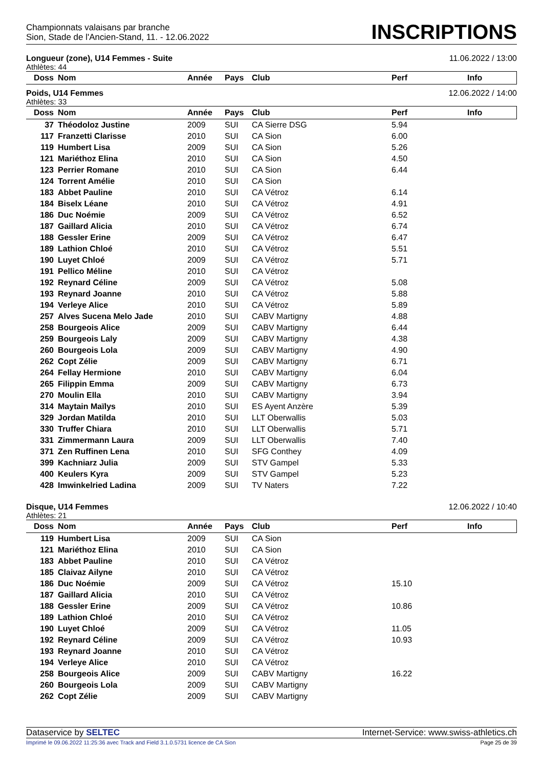Championnats valaisans par branche
Sion, Stade de l'Ancien-Stand, 11. - 12.06.2022
INSCRIPTIONS
Longueur (zone), U14 Femmes - Suite 11.06.2022 / 13:00
Athlètes: 44
| Doss | Nom | Année | Pays | Club | Perf | Info |
| --- | --- | --- | --- | --- | --- | --- |
Poids, U14 Femmes 12.06.2022 / 14:00
Athlètes: 33
| Doss | Nom | Année | Pays | Club | Perf | Info |
| --- | --- | --- | --- | --- | --- | --- |
| 37 | Théodoloz Justine | 2009 | SUI | CA Sierre DSG | 5.94 | |
| 117 | Franzetti Clarisse | 2010 | SUI | CA Sion | 6.00 | |
| 119 | Humbert Lisa | 2009 | SUI | CA Sion | 5.26 | |
| 121 | Mariéthoz Elina | 2010 | SUI | CA Sion | 4.50 | |
| 123 | Perrier Romane | 2010 | SUI | CA Sion | 6.44 | |
| 124 | Torrent Amélie | 2010 | SUI | CA Sion | | |
| 183 | Abbet Pauline | 2010 | SUI | CA Vétroz | 6.14 | |
| 184 | Biselx Léane | 2010 | SUI | CA Vétroz | 4.91 | |
| 186 | Duc Noémie | 2009 | SUI | CA Vétroz | 6.52 | |
| 187 | Gaillard Alicia | 2010 | SUI | CA Vétroz | 6.74 | |
| 188 | Gessler Erine | 2009 | SUI | CA Vétroz | 6.47 | |
| 189 | Lathion Chloé | 2010 | SUI | CA Vétroz | 5.51 | |
| 190 | Luyet Chloé | 2009 | SUI | CA Vétroz | 5.71 | |
| 191 | Pellico Méline | 2010 | SUI | CA Vétroz | | |
| 192 | Reynard Céline | 2009 | SUI | CA Vétroz | 5.08 | |
| 193 | Reynard Joanne | 2010 | SUI | CA Vétroz | 5.88 | |
| 194 | Verleye Alice | 2010 | SUI | CA Vétroz | 5.89 | |
| 257 | Alves Sucena Melo Jade | 2010 | SUI | CABV Martigny | 4.88 | |
| 258 | Bourgeois Alice | 2009 | SUI | CABV Martigny | 6.44 | |
| 259 | Bourgeois Laly | 2009 | SUI | CABV Martigny | 4.38 | |
| 260 | Bourgeois Lola | 2009 | SUI | CABV Martigny | 4.90 | |
| 262 | Copt Zélie | 2009 | SUI | CABV Martigny | 6.71 | |
| 264 | Fellay Hermione | 2010 | SUI | CABV Martigny | 6.04 | |
| 265 | Filippin Emma | 2009 | SUI | CABV Martigny | 6.73 | |
| 270 | Moulin Ella | 2010 | SUI | CABV Martigny | 3.94 | |
| 314 | Maytain Maïlys | 2010 | SUI | ES Ayent Anzère | 5.39 | |
| 329 | Jordan Matilda | 2010 | SUI | LLT Oberwallis | 5.03 | |
| 330 | Truffer Chiara | 2010 | SUI | LLT Oberwallis | 5.71 | |
| 331 | Zimmermann Laura | 2009 | SUI | LLT Oberwallis | 7.40 | |
| 371 | Zen Ruffinen Lena | 2010 | SUI | SFG Conthey | 4.09 | |
| 399 | Kachniarz Julia | 2009 | SUI | STV Gampel | 5.33 | |
| 400 | Keulers Kyra | 2009 | SUI | STV Gampel | 5.23 | |
| 428 | Imwinkelried Ladina | 2009 | SUI | TV Naters | 7.22 | |
Disque, U14 Femmes 12.06.2022 / 10:40
Athlètes: 21
| Doss | Nom | Année | Pays | Club | Perf | Info |
| --- | --- | --- | --- | --- | --- | --- |
| 119 | Humbert Lisa | 2009 | SUI | CA Sion | | |
| 121 | Mariéthoz Elina | 2010 | SUI | CA Sion | | |
| 183 | Abbet Pauline | 2010 | SUI | CA Vétroz | | |
| 185 | Claivaz Ailyne | 2010 | SUI | CA Vétroz | | |
| 186 | Duc Noémie | 2009 | SUI | CA Vétroz | 15.10 | |
| 187 | Gaillard Alicia | 2010 | SUI | CA Vétroz | | |
| 188 | Gessler Erine | 2009 | SUI | CA Vétroz | 10.86 | |
| 189 | Lathion Chloé | 2010 | SUI | CA Vétroz | | |
| 190 | Luyet Chloé | 2009 | SUI | CA Vétroz | 11.05 | |
| 192 | Reynard Céline | 2009 | SUI | CA Vétroz | 10.93 | |
| 193 | Reynard Joanne | 2010 | SUI | CA Vétroz | | |
| 194 | Verleye Alice | 2010 | SUI | CA Vétroz | | |
| 258 | Bourgeois Alice | 2009 | SUI | CABV Martigny | 16.22 | |
| 260 | Bourgeois Lola | 2009 | SUI | CABV Martigny | | |
| 262 | Copt Zélie | 2009 | SUI | CABV Martigny | | |
Dataservice by SELTEC Internet-Service: www.swiss-athletics.ch
Imprimé le 09.06.2022 11:25:36 avec Track and Field 3.1.0.5731 licence de CA Sion Page 25 de 39